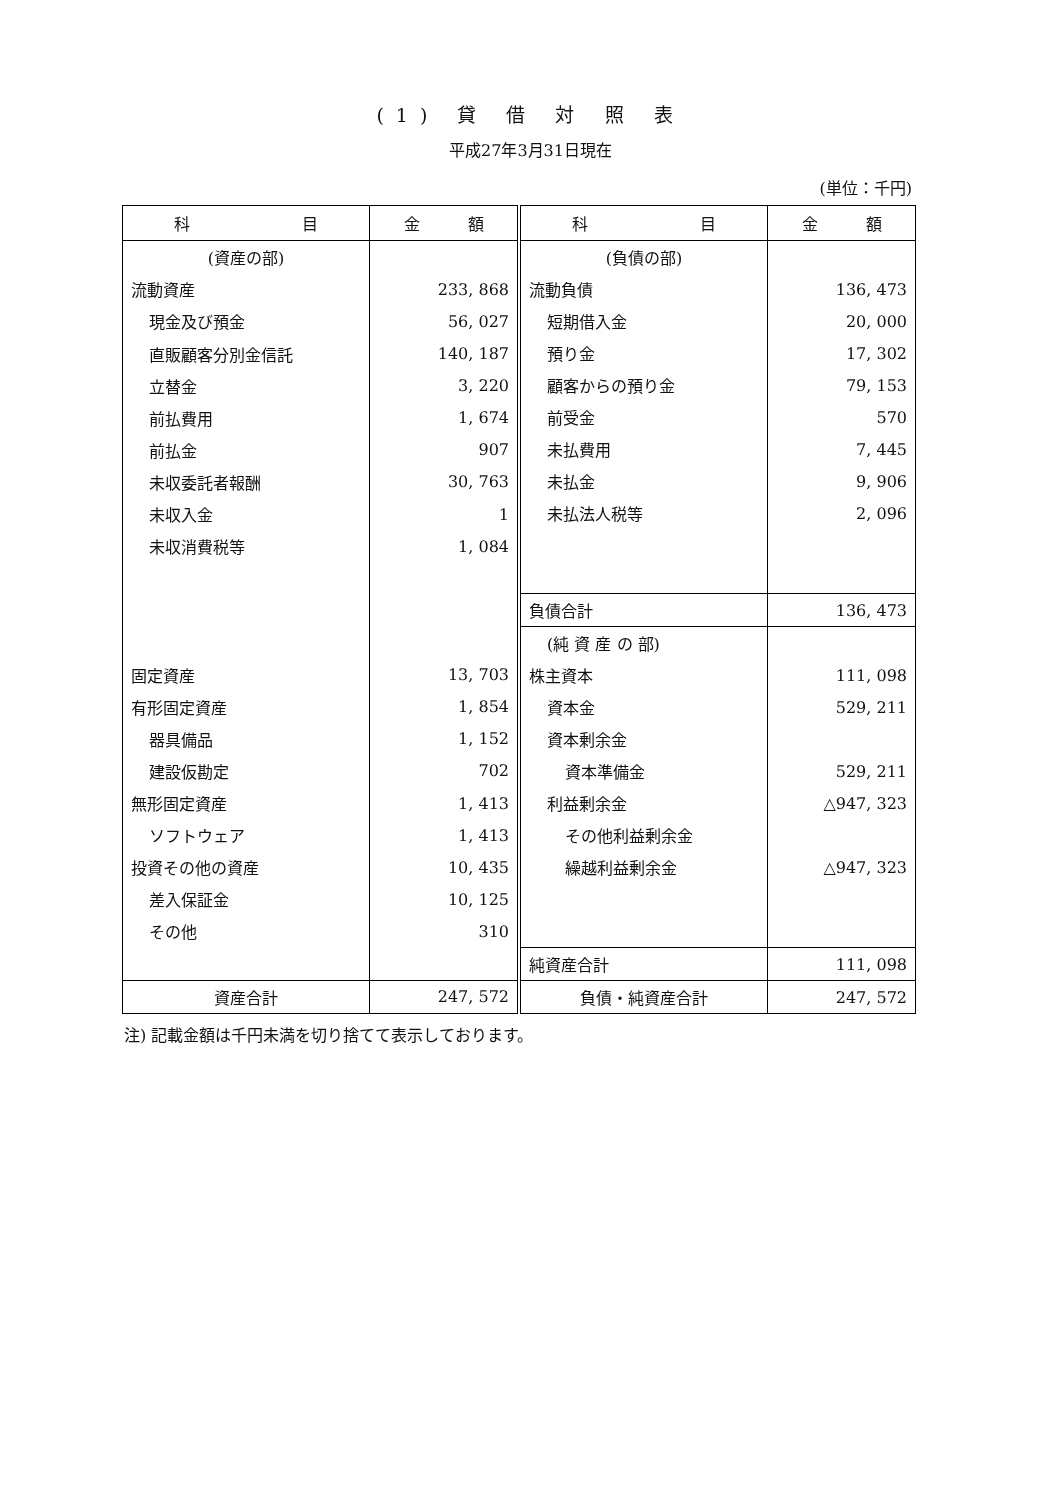(1) 貸 借 対 照 表
平成27年3月31日現在
(単位：千円)
| 科 目 | 金 額 |
| --- | --- |
| (資産の部) | |
| 流動資産 | 233, 868 |
| 現金及び預金 | 56, 027 |
| 直販顧客分別金信託 | 140, 187 |
| 立替金 | 3, 220 |
| 前払費用 | 1, 674 |
| 前払金 | 907 |
| 未収委託者報酬 | 30, 763 |
| 未収入金 | 1 |
| 未収消費税等 | 1, 084 |
| 固定資産 | 13, 703 |
| 有形固定資産 | 1, 854 |
| 器具備品 | 1, 152 |
| 建設仮勘定 | 702 |
| 無形固定資産 | 1, 413 |
| ソフトウェア | 1, 413 |
| 投資その他の資産 | 10, 435 |
| 差入保証金 | 10, 125 |
| その他 | 310 |
| 資産合計 | 247, 572 |
| 科 目 | 金 額 |
| --- | --- |
| (負債の部) | |
| 流動負債 | 136, 473 |
| 短期借入金 | 20, 000 |
| 預り金 | 17, 302 |
| 顧客からの預り金 | 79, 153 |
| 前受金 | 570 |
| 未払費用 | 7, 445 |
| 未払金 | 9, 906 |
| 未払法人税等 | 2, 096 |
| 負債合計 | 136, 473 |
| (純 資 産 の 部) | |
| 株主資本 | 111, 098 |
| 資本金 | 529, 211 |
| 資本剰余金 | |
| 資本準備金 | 529, 211 |
| 利益剰余金 | △947, 323 |
| その他利益剰余金 | |
| 繰越利益剰余金 | △947, 323 |
| 純資産合計 | 111, 098 |
| 負債・純資産合計 | 247, 572 |
注) 記載金額は千円未満を切り捨てて表示しております。